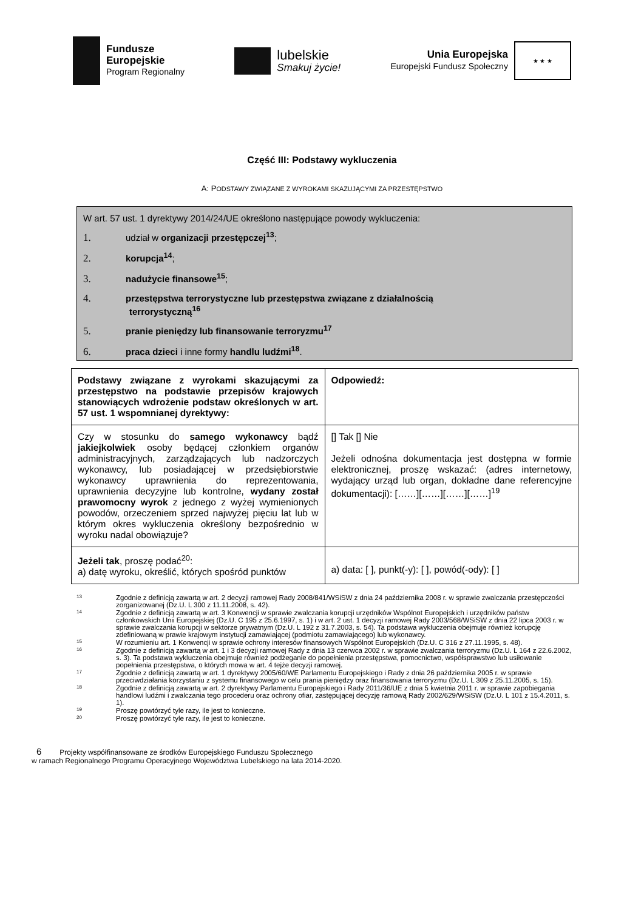Fundusze
Europejskie
Program Regionalny
lubelskie
Smakuj życie!
Unia Europejska
Europejski Fundusz Społeczny
★ ★ ★
Część III: Podstawy wykluczenia
A: PODSTAWY ZWIĄZANE Z WYROKAMI SKAZUJĄCYMI ZA PRZESTĘPSTWO
W art. 57 ust. 1 dyrektywy 2014/24/UE określono następujące powody wykluczenia:
1. udział w organizacji przestępczej<sup>13</sup>;
2. korupcja<sup>14</sup>;
3. nadużycie finansowe<sup>15</sup>;
4. przestępstwa terrorystyczne lub przestępstwa związane z działalnością
terrorystyczną<sup>16</sup>
5. pranie pieniędzy lub finansowanie terroryzmu<sup>17</sup>
6. praca dzieci i inne formy handlu ludźmi<sup>18</sup>.
| Podstawy związane z wyrokami skazującymi za przestępstwo na podstawie przepisów krajowych stanowiących wdrożenie podstaw określonych w art. 57 ust. 1 wspomnianej dyrektywy: | Odpowiedź: |
| Czy w stosunku do samego wykonawcy bądź jakiejkolwiek osoby będącej członkiem organów administracyjnych, zarządzających lub nadzorczych wykonawcy, lub posiadającej w przedsiębiorstwie wykonawcy uprawnienia do reprezentowania, uprawnienia decyzyjne lub kontrolne, wydany został prawomocny wyrok z jednego z wyżej wymienionych powodów, orzeczeniem sprzed najwyżej pięciu lat lub w którym okres wykluczenia określony bezpośrednio w wyroku nadal obowiązuje? | [] Tak [] Nie Jeżeli odnośna dokumentacja jest dostępna w formie elektronicznej, proszę wskazać: (adres internetowy, wydający urząd lub organ, dokładne dane referencyjne dokumentacji): [……][……][……][……]<sup>19</sup> |
| Jeżeli tak , proszę podać<sup>20</sup>: a) datę wyroku, określić, których spośród punktów | a) data: [ ], punkt(-y): [ ], powód(-ody): [ ] |
13 Zgodnie z definicją zawartą w art. 2 decyzji ramowej Rady 2008/841/WSiSW z dnia 24 października 2008 r. w sprawie zwalczania przestępczości zorganizowanej (Dz.U. L 300 z 11.11.2008, s. 42).
14 Zgodnie z definicją zawartą w art. 3 Konwencji w sprawie zwalczania korupcji urzędników Wspólnot Europejskich i urzędników państw członkowskich Unii Europejskiej (Dz.U. C 195 z 25.6.1997, s. 1) i w art. 2 ust. 1 decyzji ramowej Rady 2003/568/WSiSW z dnia 22 lipca 2003 r. w sprawie zwalczania korupcji w sektorze prywatnym (Dz.U. L 192 z 31.7.2003, s. 54). Ta podstawa wykluczenia obejmuje również korupcję zdefiniowaną w prawie krajowym instytucji zamawiającej (podmiotu zamawiającego) lub wykonawcy.
15 W rozumieniu art. 1 Konwencji w sprawie ochrony interesów finansowych Wspólnot Europejskich (Dz.U. C 316 z 27.11.1995, s. 48).
16 Zgodnie z definicją zawartą w art. 1 i 3 decyzji ramowej Rady z dnia 13 czerwca 2002 r. w sprawie zwalczania terroryzmu (Dz.U. L 164 z 22.6.2002, s. 3). Ta podstawa wykluczenia obejmuje również podżeganie do popełnienia przestępstwa, pomocnictwo, współsprawstwo lub usiłowanie popełnienia przestępstwa, o których mowa w art. 4 tejże decyzji ramowej.
17 Zgodnie z definicją zawartą w art. 1 dyrektywy 2005/60/WE Parlamentu Europejskiego i Rady z dnia 26 października 2005 r. w sprawie przeciwdziałania korzystaniu z systemu finansowego w celu prania pieniędzy oraz finansowania terroryzmu (Dz.U. L 309 z 25.11.2005, s. 15).
18 Zgodnie z definicją zawartą w art. 2 dyrektywy Parlamentu Europejskiego i Rady 2011/36/UE z dnia 5 kwietnia 2011 r. w sprawie zapobiegania handlowi ludźmi i zwalczania tego procederu oraz ochrony ofiar, zastępującej decyzję ramową Rady 2002/629/WSiSW (Dz.U. L 101 z 15.4.2011, s. 1).
19 Proszę powtórzyć tyle razy, ile jest to konieczne.
20 Proszę powtórzyć tyle razy, ile jest to konieczne.
6 Projekty współfinansowane ze środków Europejskiego Funduszu Społecznego
w ramach Regionalnego Programu Operacyjnego Województwa Lubelskiego na lata 2014-2020.